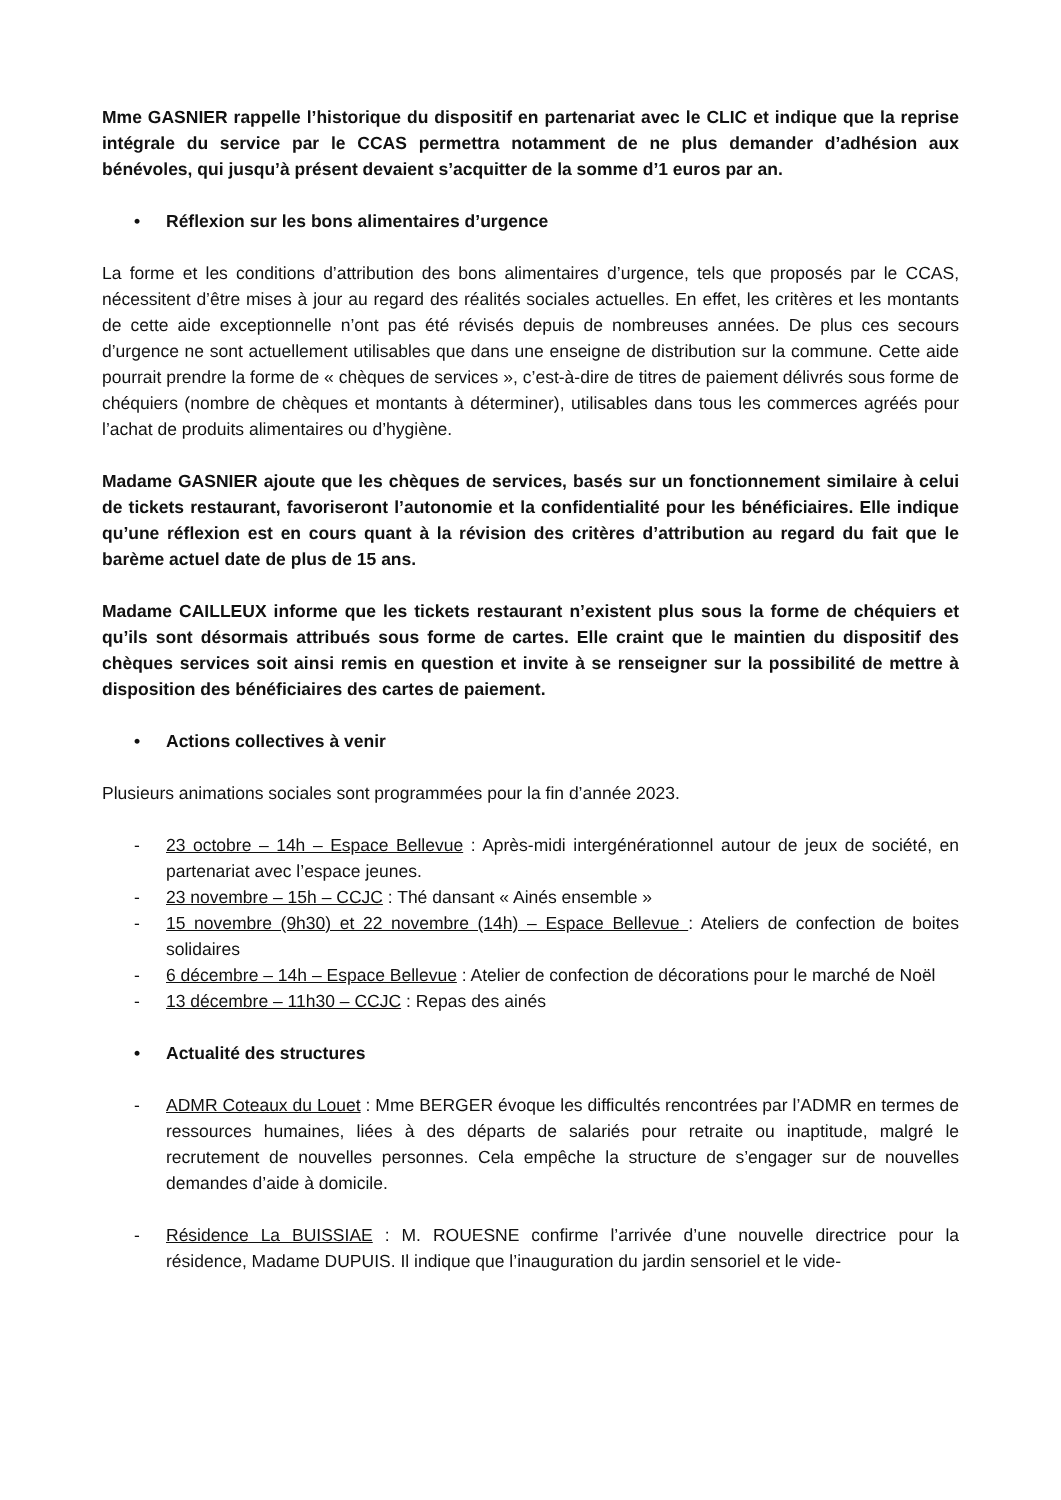Mme GASNIER rappelle l’historique du dispositif en partenariat avec le CLIC et indique que la reprise intégrale du service par le CCAS permettra notamment de ne plus demander d’adhésion aux bénévoles, qui jusqu’à présent devaient s’acquitter de la somme d’1 euros par an.
• Réflexion sur les bons alimentaires d’urgence
La forme et les conditions d’attribution des bons alimentaires d’urgence, tels que proposés par le CCAS, nécessitent d’être mises à jour au regard des réalités sociales actuelles. En effet, les critères et les montants de cette aide exceptionnelle n’ont pas été révisés depuis de nombreuses années. De plus ces secours d’urgence ne sont actuellement utilisables que dans une enseigne de distribution sur la commune. Cette aide pourrait prendre la forme de « chèques de services », c’est-à-dire de titres de paiement délivrés sous forme de chéquiers (nombre de chèques et montants à déterminer), utilisables dans tous les commerces agréés pour l’achat de produits alimentaires ou d’hygiène.
Madame GASNIER ajoute que les chèques de services, basés sur un fonctionnement similaire à celui de tickets restaurant, favoriseront l’autonomie et la confidentialité pour les bénéficiaires. Elle indique qu’une réflexion est en cours quant à la révision des critères d’attribution au regard du fait que le barème actuel date de plus de 15 ans.
Madame CAILLEUX informe que les tickets restaurant n’existent plus sous la forme de chéquiers et qu’ils sont désormais attribués sous forme de cartes. Elle craint que le maintien du dispositif des chèques services soit ainsi remis en question et invite à se renseigner sur la possibilité de mettre à disposition des bénéficiaires des cartes de paiement.
• Actions collectives à venir
Plusieurs animations sociales sont programmées pour la fin d’année 2023.
- 23 octobre – 14h – Espace Bellevue : Après-midi intergénérationnel autour de jeux de société, en partenariat avec l’espace jeunes.
- 23 novembre – 15h – CCJC : Thé dansant « Ainés ensemble »
- 15 novembre (9h30) et 22 novembre (14h) – Espace Bellevue : Ateliers de confection de boites solidaires
- 6 décembre – 14h – Espace Bellevue : Atelier de confection de décorations pour le marché de Noël
- 13 décembre – 11h30 – CCJC : Repas des ainés
• Actualité des structures
- ADMR Coteaux du Louet : Mme BERGER évoque les difficultés rencontrées par l’ADMR en termes de ressources humaines, liées à des départs de salariés pour retraite ou inaptitude, malgré le recrutement de nouvelles personnes. Cela empêche la structure de s’engager sur de nouvelles demandes d’aide à domicile.
- Résidence La BUISSIAE : M. ROUESNE confirme l’arrivée d’une nouvelle directrice pour la résidence, Madame DUPUIS. Il indique que l’inauguration du jardin sensoriel et le vide-